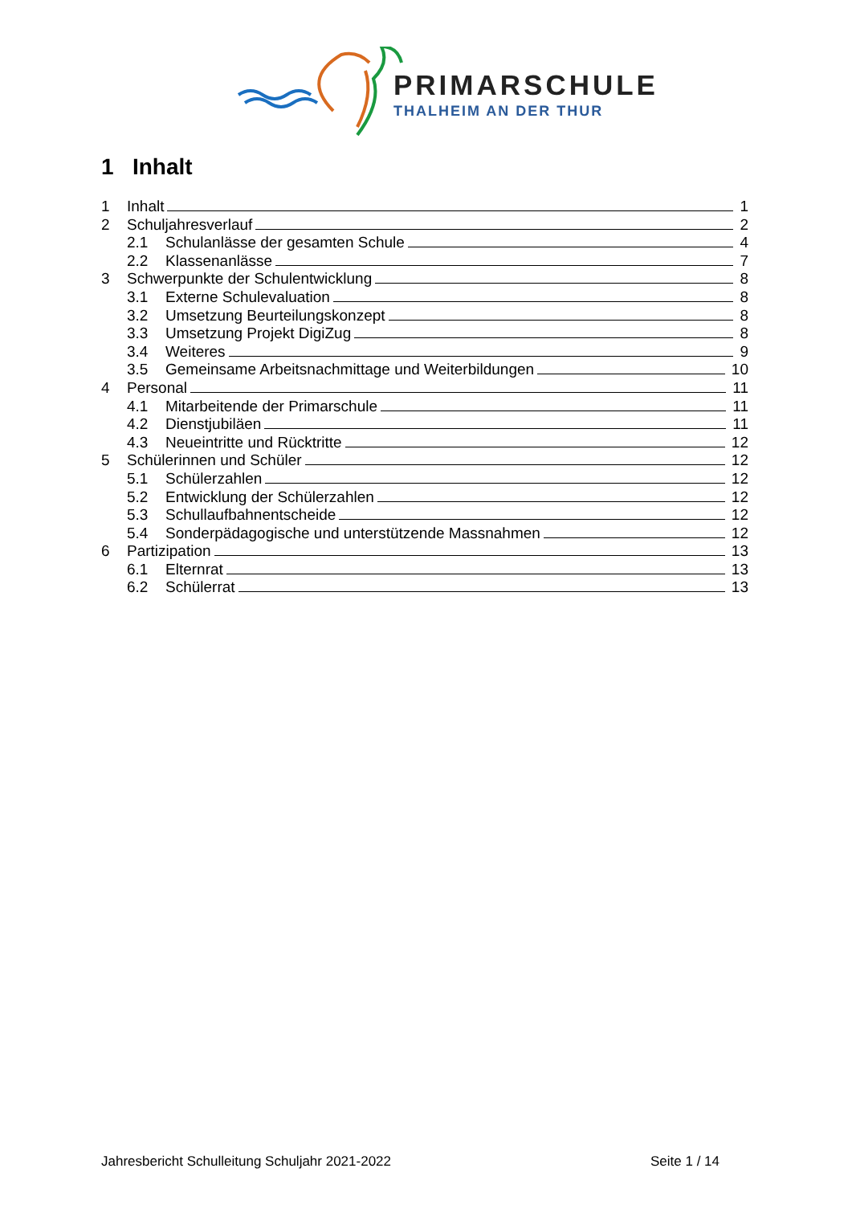PRIMARSCHULE
THALHEIM AN DER THUR
1 Inhalt
1 Inhalt 1
2 Schuljahresverlauf 2
2.1 Schulanlässe der gesamten Schule 4
2.2 Klassenanlässe 7
3 Schwerpunkte der Schulentwicklung 8
3.1 Externe Schulevaluation 8
3.2 Umsetzung Beurteilungskonzept 8
3.3 Umsetzung Projekt DigiZug 8
3.4 Weiteres 9
3.5 Gemeinsame Arbeitsnachmittage und Weiterbildungen 10
4 Personal 11
4.1 Mitarbeitende der Primarschule 11
4.2 Dienstjubiläen 11
4.3 Neueintritte und Rücktritte 12
5 Schülerinnen und Schüler 12
5.1 Schülerzahlen 12
5.2 Entwicklung der Schülerzahlen 12
5.3 Schullaufbahnentscheide 12
5.4 Sonderpädagogische und unterstützende Massnahmen 12
6 Partizipation 13
6.1 Elternrat 13
6.2 Schülerrat 13
Jahresbericht Schulleitung Schuljahr 2021-2022 Seite 1 / 14